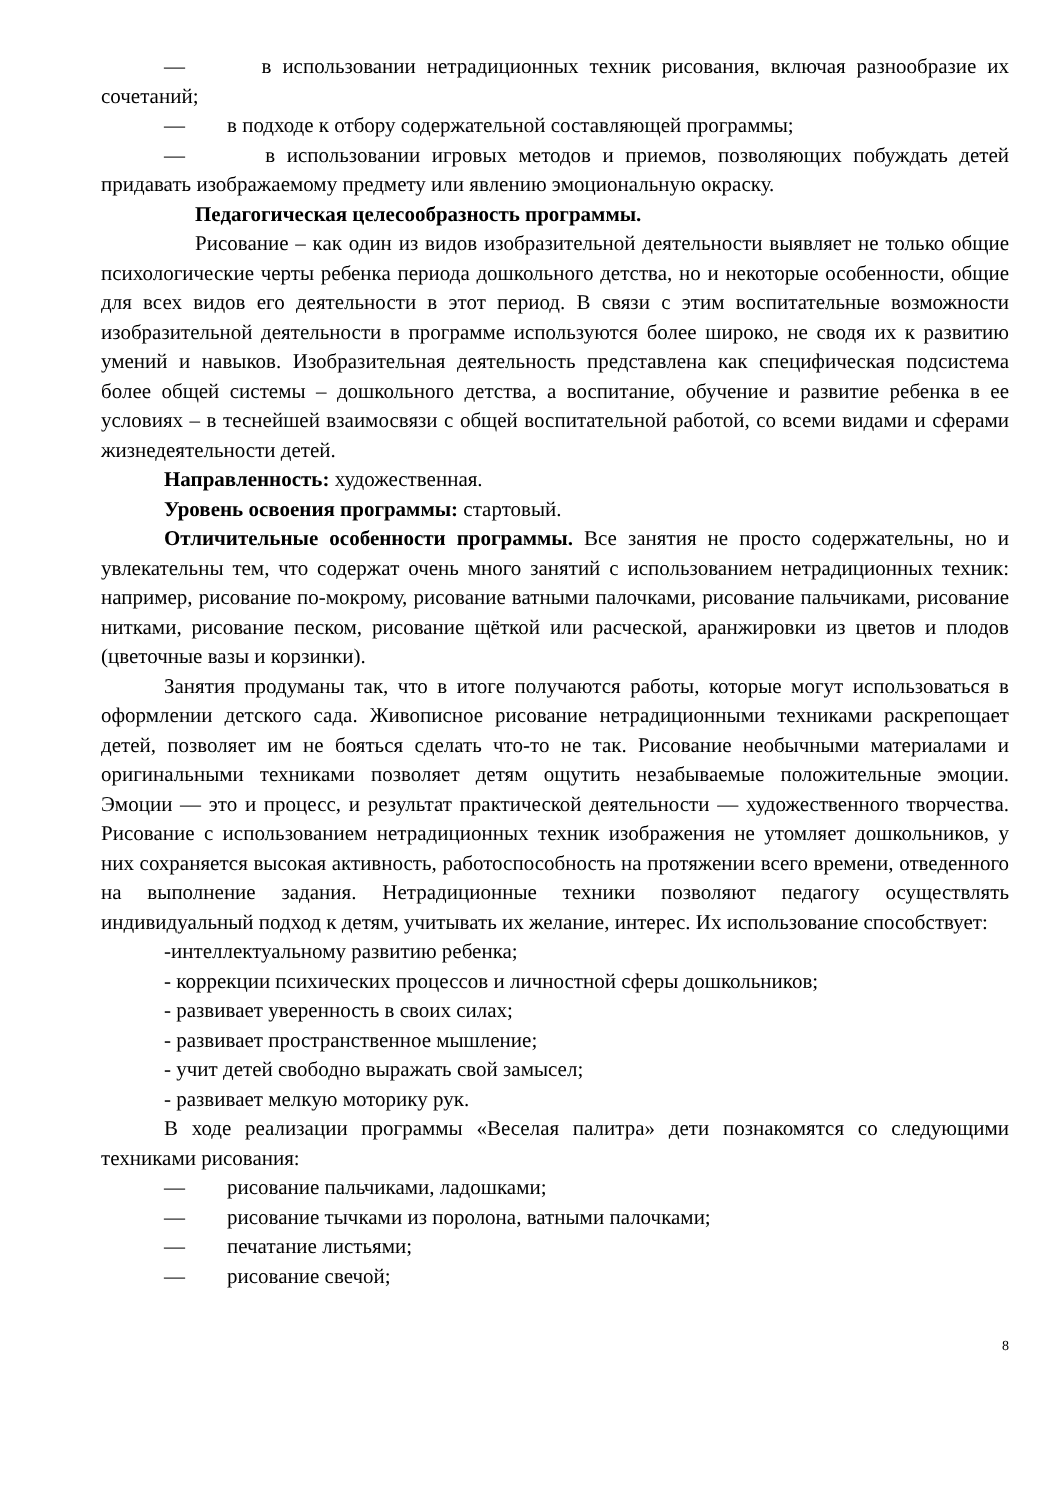— в использовании нетрадиционных техник рисования, включая разнообразие их сочетаний;
— в подходе к отбору содержательной составляющей программы;
— в использовании игровых методов и приемов, позволяющих побуждать детей придавать изображаемому предмету или явлению эмоциональную окраску.
Педагогическая целесообразность программы.
Рисование – как один из видов изобразительной деятельности выявляет не только общие психологические черты ребенка периода дошкольного детства, но и некоторые особенности, общие для всех видов его деятельности в этот период. В связи с этим воспитательные возможности изобразительной деятельности в программе используются более широко, не сводя их к развитию умений и навыков. Изобразительная деятельность представлена как специфическая подсистема более общей системы – дошкольного детства, а воспитание, обучение и развитие ребенка в ее условиях – в теснейшей взаимосвязи с общей воспитательной работой, со всеми видами и сферами жизнедеятельности детей.
Направленность: художественная.
Уровень освоения программы: стартовый.
Отличительные особенности программы. Все занятия не просто содержательны, но и увлекательны тем, что содержат очень много занятий с использованием нетрадиционных техник: например, рисование по-мокрому, рисование ватными палочками, рисование пальчиками, рисование нитками, рисование песком, рисование щёткой или расческой, аранжировки из цветов и плодов (цветочные вазы и корзинки).
Занятия продуманы так, что в итоге получаются работы, которые могут использоваться в оформлении детского сада. Живописное рисование нетрадиционными техниками раскрепощает детей, позволяет им не бояться сделать что-то не так. Рисование необычными материалами и оригинальными техниками позволяет детям ощутить незабываемые положительные эмоции. Эмоции — это и процесс, и результат практической деятельности — художественного творчества. Рисование с использованием нетрадиционных техник изображения не утомляет дошкольников, у них сохраняется высокая активность, работоспособность на протяжении всего времени, отведенного на выполнение задания. Нетрадиционные техники позволяют педагогу осуществлять индивидуальный подход к детям, учитывать их желание, интерес. Их использование способствует:
-интеллектуальному развитию ребенка;
- коррекции психических процессов и личностной сферы дошкольников;
- развивает уверенность в своих силах;
- развивает пространственное мышление;
- учит детей свободно выражать свой замысел;
- развивает мелкую моторику рук.
В ходе реализации программы «Веселая палитра» дети познакомятся со следующими техниками рисования:
— рисование пальчиками, ладошками;
— рисование тычками из поролона, ватными палочками;
— печатание листьями;
— рисование свечой;
8